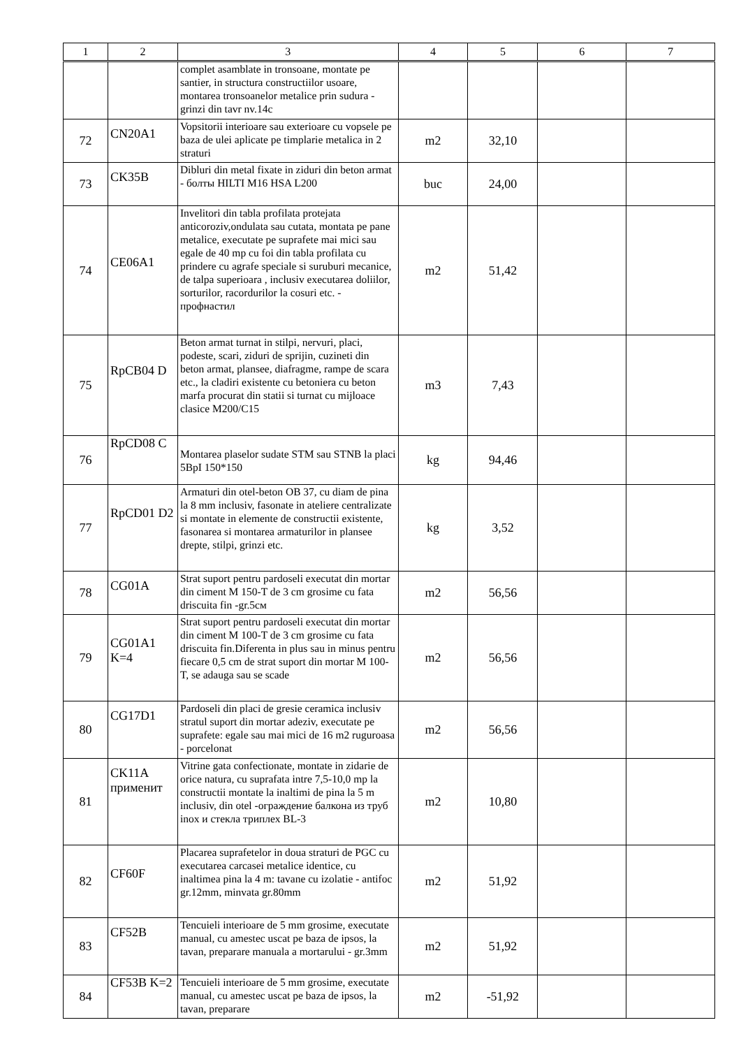| 1 | 2 | 3 | 4 | 5 | 6 | 7 |
| --- | --- | --- | --- | --- | --- | --- |
| | | complet asamblate in tronsoane, montate pe santier, in structura constructiilor usoare, montarea tronsoanelor metalice prin sudura - grinzi din tavr nv.14c | | | | |
| 72 | CN20A1 | Vopsitorii interioare sau exterioare cu vopsele pe baza de ulei aplicate pe timplarie metalica in 2 straturi | m2 | 32,10 | | |
| 73 | CK35B | Dibluri din metal fixate in ziduri din beton armat - болты HILTI M16 HSA L200 | buc | 24,00 | | |
| 74 | CE06A1 | Invelitori din tabla profilata protejata anticoroziv,ondulata sau cutata, montata pe pane metalice, executate pe suprafete mai mici sau egale de 40 mp cu foi din tabla profilata cu prindere cu agrafe speciale si suruburi mecanice, de talpa superioara , inclusiv executarea doliilor, sorturilor, racordurilor la cosuri etc. - профнастил | m2 | 51,42 | | |
| 75 | RpCB04 D | Beton armat turnat in stilpi, nervuri, placi, podeste, scari, ziduri de sprijin, cuzineti din beton armat, plansee, diafragme, rampe de scara etc., la cladiri existente cu betoniera cu beton marfa procurat din statii si turnat cu mijloace clasice M200/C15 | m3 | 7,43 | | |
| 76 | RpCD08 C | Montarea plaselor sudate STM sau STNB la placi 5BpI 150*150 | kg | 94,46 | | |
| 77 | RpCD01 D2 | Armaturi din otel-beton OB 37, cu diam de pina la 8 mm inclusiv, fasonate in ateliere centralizate si montate in elemente de constructii existente, fasonarea si montarea armaturilor in plansee drepte, stilpi, grinzi etc. | kg | 3,52 | | |
| 78 | CG01A | Strat suport pentru pardoseli executat din mortar din ciment M 150-T de 3 cm grosime cu fata driscuita fin -gr.5см | m2 | 56,56 | | |
| 79 | CG01A1 K=4 | Strat suport pentru pardoseli executat din mortar din ciment M 100-T de 3 cm grosime cu fata driscuita fin.Diferenta in plus sau in minus pentru fiecare 0,5 cm de strat suport din mortar M 100-T, se adauga sau se scade | m2 | 56,56 | | |
| 80 | CG17D1 | Pardoseli din placi de gresie ceramica inclusiv stratul suport din mortar adeziv, executate pe suprafete: egale sau mai mici de 16 m2 ruguroasa - porcelonat | m2 | 56,56 | | |
| 81 | CK11A применит | Vitrine gata confectionate, montate in zidarie de orice natura, cu suprafata intre 7,5-10,0 mp la constructii montate la inaltimi de pina la 5 m inclusiv, din otel -ограждение балкона из труб inox и стекла триплех BL-3 | m2 | 10,80 | | |
| 82 | CF60F | Placarea suprafetelor in doua straturi de PGC cu executarea carcasei metalice identice, cu inaltimea pina la 4 m: tavane cu izolatie - antifoc gr.12mm, minvata gr.80mm | m2 | 51,92 | | |
| 83 | CF52B | Tencuieli interioare de 5 mm grosime, executate manual, cu amestec uscat pe baza de ipsos, la tavan, preparare manuala a mortarului - gr.3mm | m2 | 51,92 | | |
| 84 | CF53B K=2 | Tencuieli interioare de 5 mm grosime, executate manual, cu amestec uscat pe baza de ipsos, la tavan, preparare | m2 | -51,92 | | |